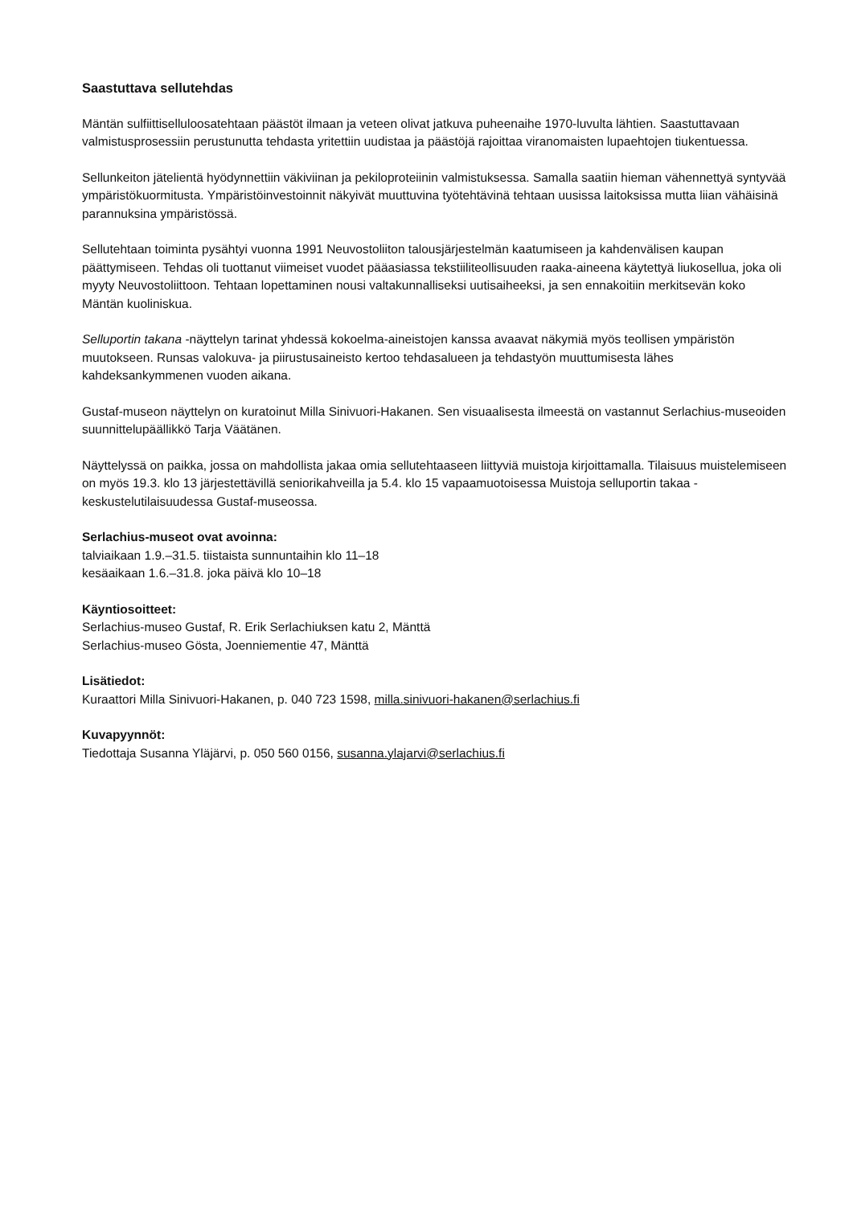Saastuttava sellutehdas
Mäntän sulfiittiselluloosatehtaan päästöt ilmaan ja veteen olivat jatkuva puheenaihe 1970-luvulta lähtien. Saastuttavaan valmistusprosessiin perustunutta tehdasta yritettiin uudistaa ja päästöjä rajoittaa viranomaisten lupaehtojen tiukentuessa.
Sellunkeiton jätelientä hyödynnettiin väkiviinan ja pekiloproteiinin valmistuksessa. Samalla saatiin hieman vähennettyä syntyvää ympäristökuormitusta. Ympäristöinvestoinnit näkyivät muuttuvina työtehtävinä tehtaan uusissa laitoksissa mutta liian vähäisinä parannuksina ympäristössä.
Sellutehtaan toiminta pysähtyi vuonna 1991 Neuvostoliiton talousjärjestelmän kaatumiseen ja kahdenvälisen kaupan päättymiseen. Tehdas oli tuottanut viimeiset vuodet pääasiassa tekstiiliteollisuuden raaka-aineena käytettyä liukosellua, joka oli myyty Neuvostoliittoon. Tehtaan lopettaminen nousi valtakunnalliseksi uutisaiheeksi, ja sen ennakoitiin merkitsevän koko Mäntän kuoliniskua.
Selluportin takana -näyttelyn tarinat yhdessä kokoelma-aineistojen kanssa avaavat näkymiä myös teollisen ympäristön muutokseen. Runsas valokuva- ja piirustusaineisto kertoo tehdasalueen ja tehdastyön muuttumisesta lähes kahdeksankymmenen vuoden aikana.
Gustaf-museon näyttelyn on kuratoinut Milla Sinivuori-Hakanen. Sen visuaalisesta ilmeestä on vastannut Serlachius-museoiden suunnittelupäällikkö Tarja Väätänen.
Näyttelyssä on paikka, jossa on mahdollista jakaa omia sellutehtaaseen liittyviä muistoja kirjoittamalla. Tilaisuus muistelemiseen on myös 19.3. klo 13 järjestettävillä seniorikahveilla ja 5.4. klo 15 vapaamuotoisessa Muistoja selluportin takaa -keskustelutilaisuudessa Gustaf-museossa.
Serlachius-museot ovat avoinna:
talviaikaan 1.9.–31.5. tiistaista sunnuntaihin klo 11–18
kesäaikaan 1.6.–31.8. joka päivä klo 10–18
Käyntiosoitteet:
Serlachius-museo Gustaf, R. Erik Serlachiuksen katu 2, Mänttä
Serlachius-museo Gösta, Joenniementie 47, Mänttä
Lisätiedot:
Kuraattori Milla Sinivuori-Hakanen, p. 040 723 1598, milla.sinivuori-hakanen@serlachius.fi
Kuvapyynnöt:
Tiedottaja Susanna Yläjärvi, p. 050 560 0156, susanna.ylajarvi@serlachius.fi